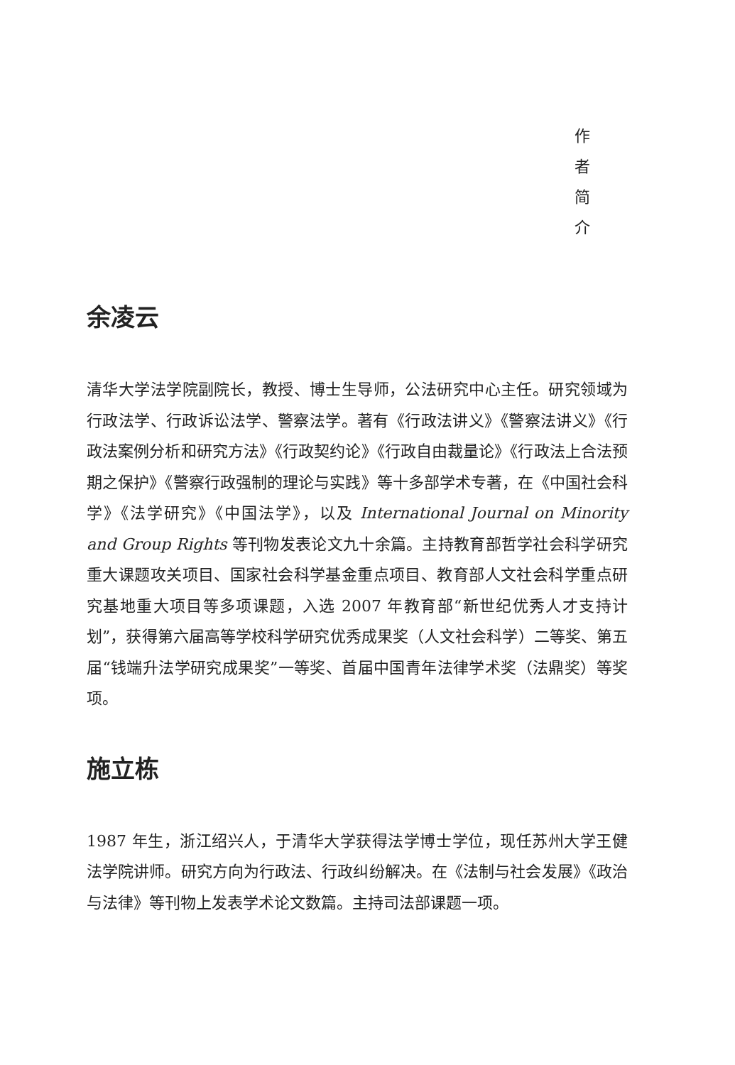作
者
简
介
余凌云
清华大学法学院副院长，教授、博士生导师，公法研究中心主任。研究领域为行政法学、行政诉讼法学、警察法学。著有《行政法讲义》《警察法讲义》《行政法案例分析和研究方法》《行政契约论》《行政自由裁量论》《行政法上合法预期之保护》《警察行政强制的理论与实践》等十多部学术专著，在《中国社会科学》《法学研究》《中国法学》，以及 International Journal on Minority and Group Rights 等刊物发表论文九十余篇。主持教育部哲学社会科学研究重大课题攻关项目、国家社会科学基金重点项目、教育部人文社会科学重点研究基地重大项目等多项课题，入选 2007 年教育部“新世纪优秀人才支持计划”，获得第六届高等学校科学研究优秀成果奖（人文社会科学）二等奖、第五届“钱端升法学研究成果奖”一等奖、首届中国青年法律学术奖（法鼎奖）等奖项。
施立栋
1987 年生，浙江绍兴人，于清华大学获得法学博士学位，现任苏州大学王健法学院讲师。研究方向为行政法、行政纠纷解决。在《法制与社会发展》《政治与法律》等刊物上发表学术论文数篇。主持司法部课题一项。